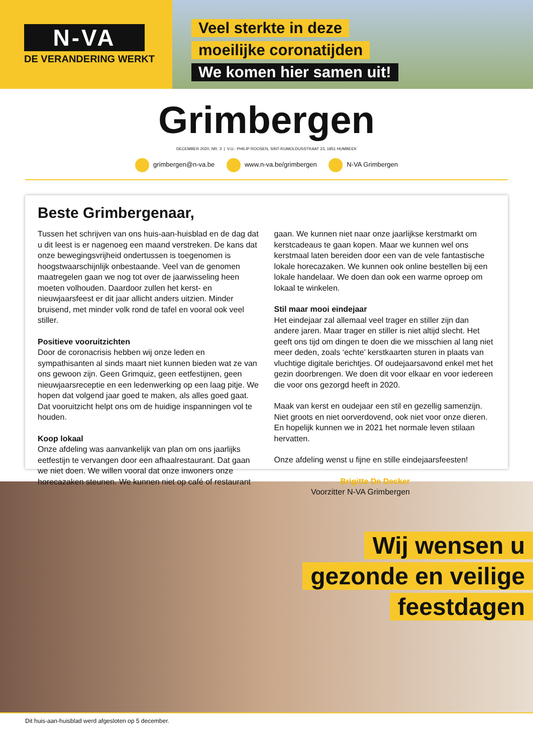N-VA
DE VERANDERING WERKT
Veel sterkte in deze
moeilijke coronatijden
We komen hier samen uit!
Grimbergen
DECEMBER 2020, NR. 3 | V.U.: PHILIP ROOSEN, SINT-RUMOLDUSSTRAAT 23, 1851 HUMBEEK
grimbergen@n-va.be www.n-va.be/grimbergen N-VA Grimbergen
Beste Grimbergenaar,
Tussen het schrijven van ons huis-aan-huisblad en de dag dat u dit leest is er nagenoeg een maand verstreken. De kans dat onze bewegingsvrijheid ondertussen is toegenomen is hoogstwaarschijnlijk onbestaande. Veel van de genomen maatregelen gaan we nog tot over de jaarwisseling heen moeten volhouden. Daardoor zullen het kerst- en nieuwjaarsfeest er dit jaar allicht anders uitzien. Minder bruisend, met minder volk rond de tafel en vooral ook veel stiller.
Positieve vooruitzichten
Door de coronacrisis hebben wij onze leden en sympathisanten al sinds maart niet kunnen bieden wat ze van ons gewoon zijn. Geen Grimquiz, geen eetfestijnen, geen nieuwjaarsreceptie en een ledenwerking op een laag pitje. We hopen dat volgend jaar goed te maken, als alles goed gaat. Dat vooruitzicht helpt ons om de huidige inspanningen vol te houden.
Koop lokaal
Onze afdeling was aanvankelijk van plan om ons jaarlijks eetfestijn te vervangen door een afhaalrestaurant. Dat gaan we niet doen. We willen vooral dat onze inwoners onze horecazaken steunen. We kunnen niet op café of restaurant gaan. We kunnen niet naar onze jaarlijkse kerstmarkt om kerstcadeaus te gaan kopen. Maar we kunnen wel ons kerstmaal laten bereiden door een van de vele fantastische lokale horecazaken. We kunnen ook online bestellen bij een lokale handelaar. We doen dan ook een warme oproep om lokaal te winkelen.
Stil maar mooi eindejaar
Het eindejaar zal allemaal veel trager en stiller zijn dan andere jaren. Maar trager en stiller is niet altijd slecht. Het geeft ons tijd om dingen te doen die we misschien al lang niet meer deden, zoals ‘echte’ kerstkaarten sturen in plaats van vluchtige digitale berichtjes. Of oudejaarsavond enkel met het gezin doorbrengen. We doen dit voor elkaar en voor iedereen die voor ons gezorgd heeft in 2020.
Maak van kerst en oudejaar een stil en gezellig samenzijn. Niet groots en niet oorverdovend, ook niet voor onze dieren. En hopelijk kunnen we in 2021 het normale leven stilaan hervatten.
Onze afdeling wenst u fijne en stille eindejaarsfeesten!
Brigitte De Decker
Voorzitter N-VA Grimbergen
Wij wensen u
gezonde en veilige
feestdagen
Dit huis-aan-huisblad werd afgesloten op 5 december.